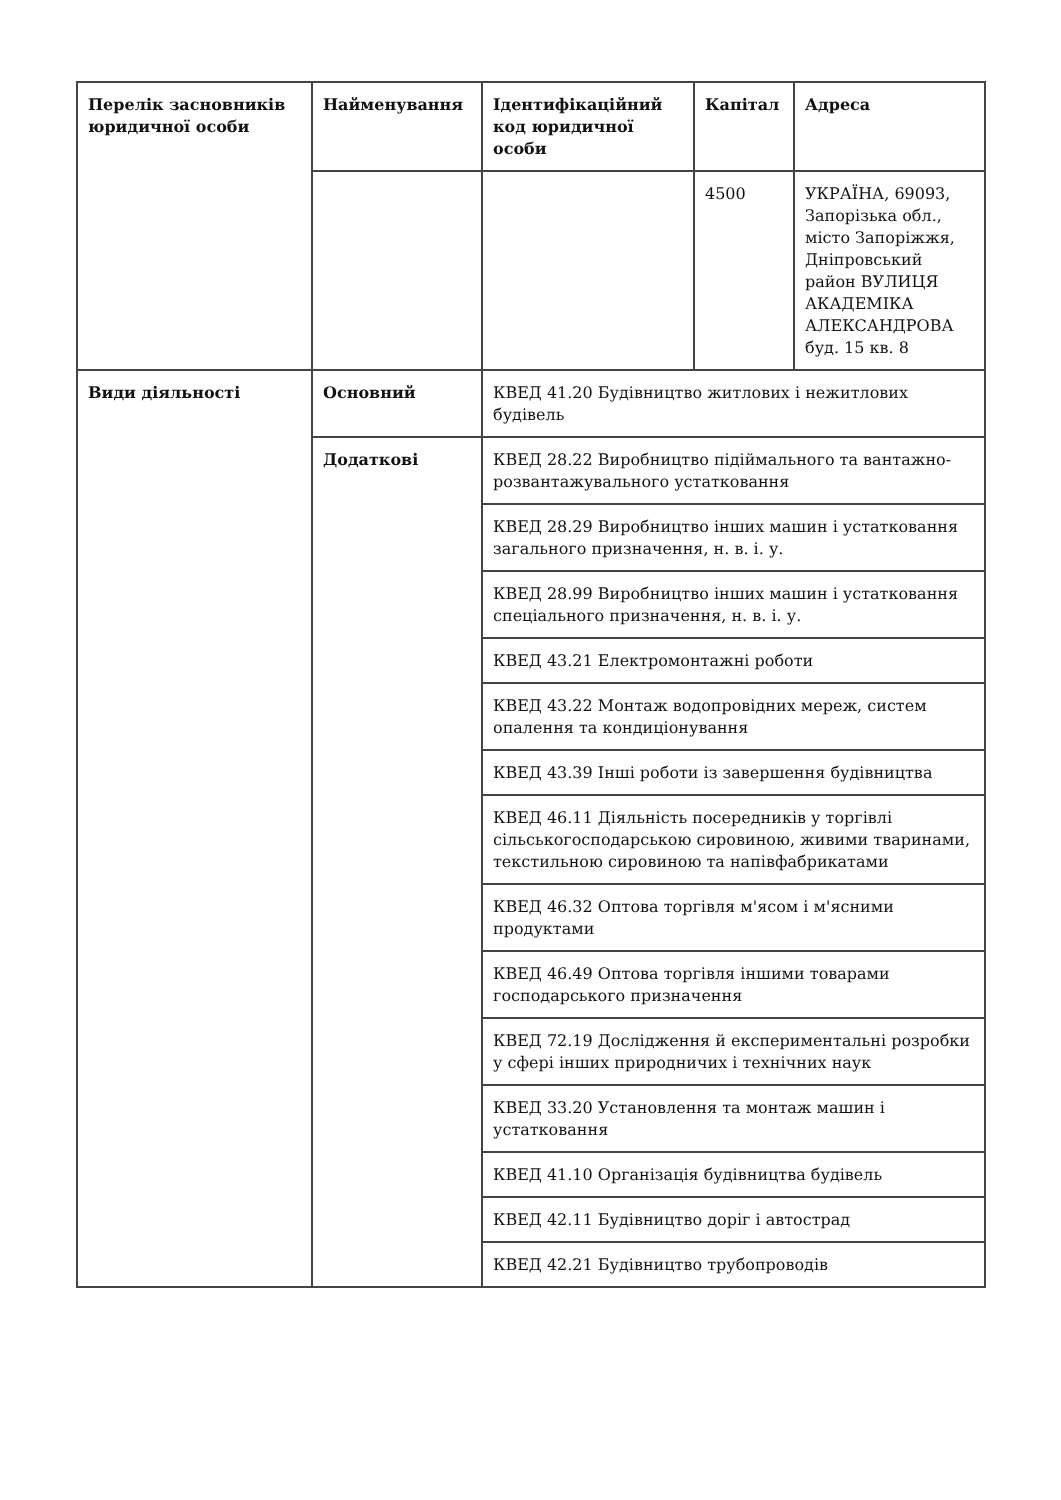| Перелік засновників юридичної особи | Найменування | Ідентифікаційний код юридичної особи | Капітал | Адреса |
| --- | --- | --- | --- | --- |
| | | | 4500 | УКРАЇНА, 69093, Запорізька обл., місто Запоріжжя, Дніпровський район ВУЛИЦЯ АКАДЕМІКА АЛЕКСАНДРОВА буд. 15 кв. 8 |
| Види діяльності | Основний | КВЕД 41.20 Будівництво житлових і нежитлових будівель | | |
| | Додаткові | КВЕД 28.22 Виробництво підіймального та вантажно-розвантажувального устатковання | | |
| | | КВЕД 28.29 Виробництво інших машин і устатковання загального призначення, н. в. і. у. | | |
| | | КВЕД 28.99 Виробництво інших машин і устатковання спеціального призначення, н. в. і. у. | | |
| | | КВЕД 43.21 Електромонтажні роботи | | |
| | | КВЕД 43.22 Монтаж водопровідних мереж, систем опалення та кондиціонування | | |
| | | КВЕД 43.39 Інші роботи із завершення будівництва | | |
| | | КВЕД 46.11 Діяльність посередників у торгівлі сільськогосподарською сировиною, живими тваринами, текстильною сировиною та напівфабрикатами | | |
| | | КВЕД 46.32 Оптова торгівля м'ясом і м'ясними продуктами | | |
| | | КВЕД 46.49 Оптова торгівля іншими товарами господарського призначення | | |
| | | КВЕД 72.19 Дослідження й експериментальні розробки у сфері інших природничих і технічних наук | | |
| | | КВЕД 33.20 Установлення та монтаж машин і устатковання | | |
| | | КВЕД 41.10 Організація будівництва будівель | | |
| | | КВЕД 42.11 Будівництво доріг і автострад | | |
| | | КВЕД 42.21 Будівництво трубопроводів | | |